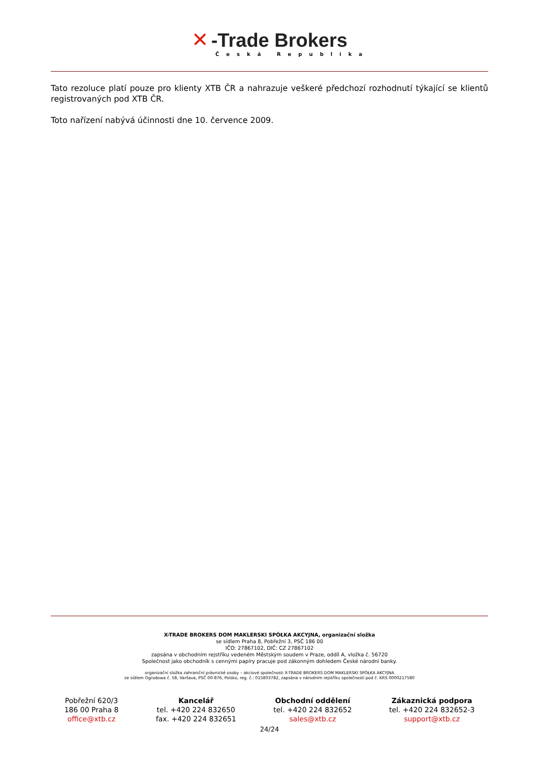✕ -Trade Brokers
Česká Republika
Tato rezoluce platí pouze pro klienty XTB ČR a nahrazuje veškeré předchozí rozhodnutí týkající se klientů registrovaných pod XTB ČR.
Toto nařízení nabývá účinnosti dne 10. července 2009.
X-TRADE BROKERS DOM MAKLERSKI SPÓŁKA AKCYJNA, organizační složka
se sídlem Praha 8, Pobřežní 3, PSČ 186 00
IČO: 27867102, DIČ: CZ 27867102
zapsána v obchodním rejstříku vedeném Městským soudem v Praze, oddíl A, vložka č. 56720
Společnost jako obchodník s cennými papíry pracuje pod zákonným dohledem České národní banky.
organizační složka zahraniční právnické osoby – akciové společnosti X-TRADE BROKERS DOM MAKLERSKI SPÓŁKA AKCYJNA
se sídlem Ogrodowa č. 58, Varšava, PSČ 00-876, Polsko, reg. č.: 015803782, zapsána v národním rejstříku společností pod č. KRS 0000217580
Pobřežní 620/3
186 00 Praha 8
office@xtb.cz
Kancelář
tel. +420 224 832650
fax. +420 224 832651
Obchodní oddělení
tel. +420 224 832652
sales@xtb.cz
Zákaznická podpora
tel. +420 224 832652-3
support@xtb.cz
24/24